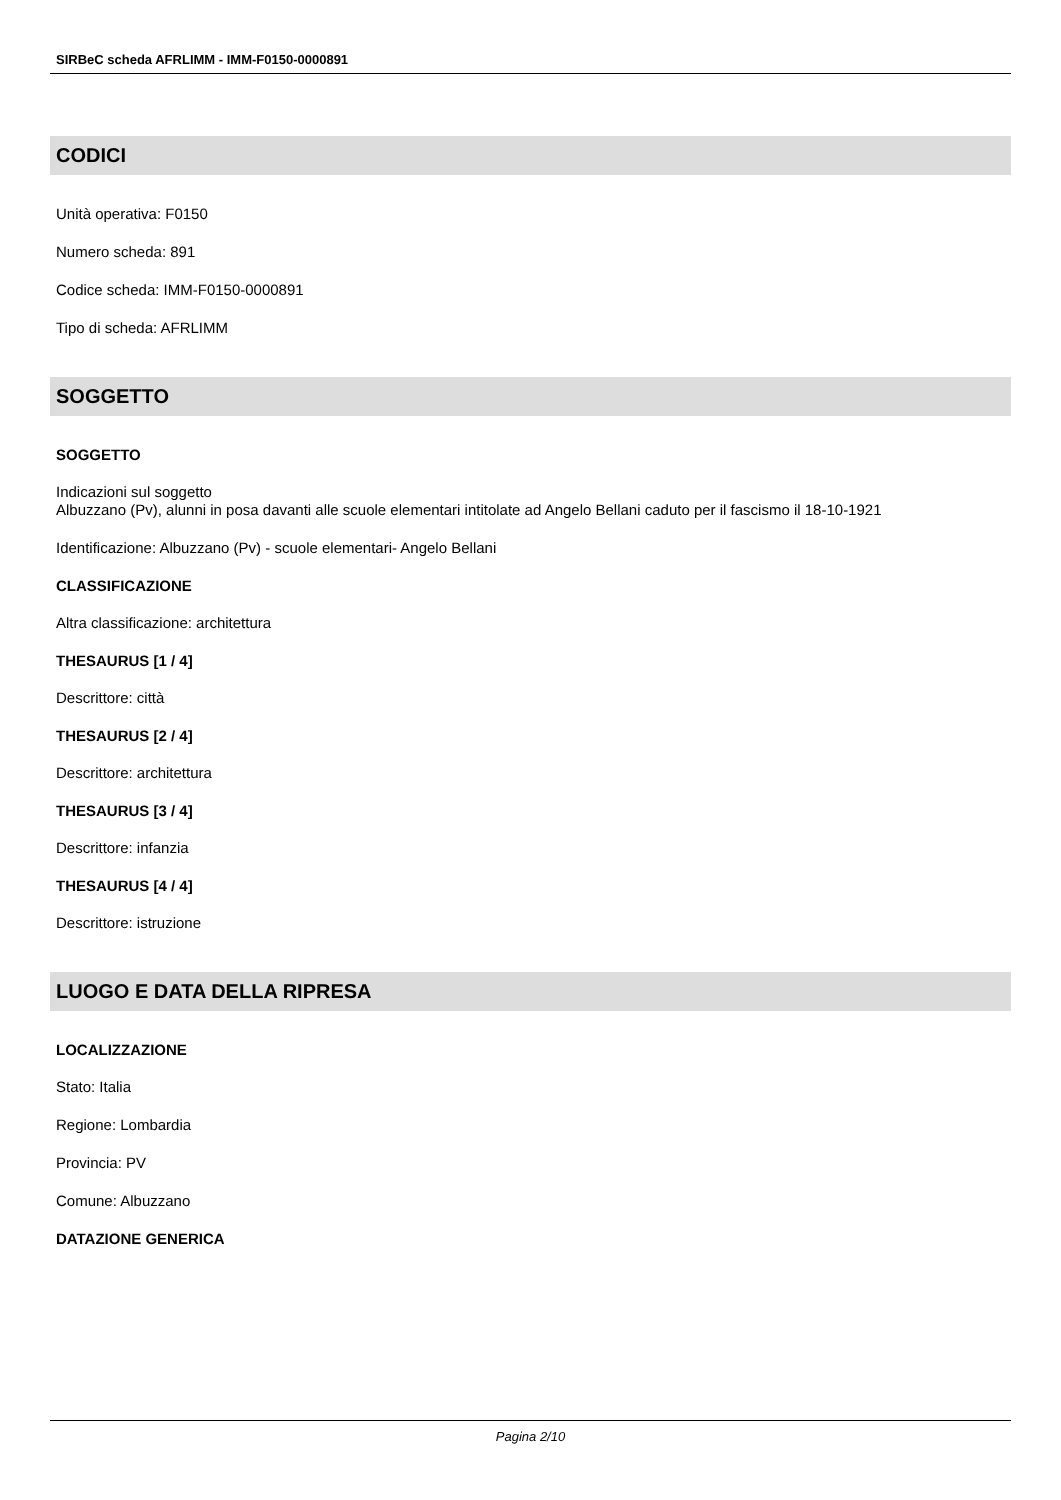SIRBeC scheda AFRLIMM - IMM-F0150-0000891
CODICI
Unità operativa: F0150
Numero scheda: 891
Codice scheda: IMM-F0150-0000891
Tipo di scheda: AFRLIMM
SOGGETTO
SOGGETTO
Indicazioni sul soggetto
Albuzzano (Pv), alunni in posa davanti alle scuole elementari intitolate ad Angelo Bellani caduto per il fascismo il 18-10-1921
Identificazione: Albuzzano (Pv) - scuole elementari- Angelo Bellani
CLASSIFICAZIONE
Altra classificazione: architettura
THESAURUS [1 / 4]
Descrittore: città
THESAURUS [2 / 4]
Descrittore: architettura
THESAURUS [3 / 4]
Descrittore: infanzia
THESAURUS [4 / 4]
Descrittore: istruzione
LUOGO E DATA DELLA RIPRESA
LOCALIZZAZIONE
Stato: Italia
Regione: Lombardia
Provincia: PV
Comune: Albuzzano
DATAZIONE GENERICA
Pagina 2/10